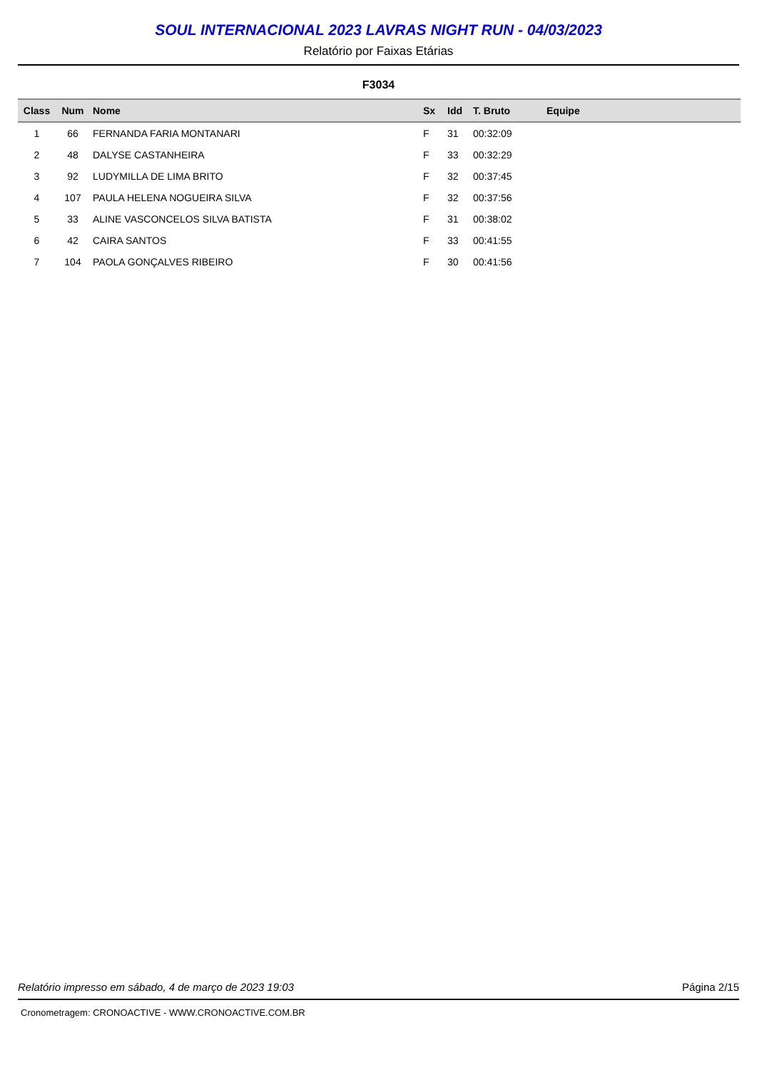SOUL INTERNACIONAL 2023 LAVRAS NIGHT RUN - 04/03/2023
Relatório por Faixas Etárias
F3034
| Class | Num | Nome | Sx | Idd | T. Bruto | Equipe |
| --- | --- | --- | --- | --- | --- | --- |
| 1 | 66 | FERNANDA FARIA MONTANARI | F | 31 | 00:32:09 | |
| 2 | 48 | DALYSE CASTANHEIRA | F | 33 | 00:32:29 | |
| 3 | 92 | LUDYMILLA DE LIMA BRITO | F | 32 | 00:37:45 | |
| 4 | 107 | PAULA HELENA NOGUEIRA SILVA | F | 32 | 00:37:56 | |
| 5 | 33 | ALINE VASCONCELOS SILVA BATISTA | F | 31 | 00:38:02 | |
| 6 | 42 | CAIRA SANTOS | F | 33 | 00:41:55 | |
| 7 | 104 | PAOLA GONÇALVES RIBEIRO | F | 30 | 00:41:56 | |
Relatório impresso em sábado, 4 de março de 2023 19:03 Página 2/15
Cronometragem: CRONOACTIVE - WWW.CRONOACTIVE.COM.BR